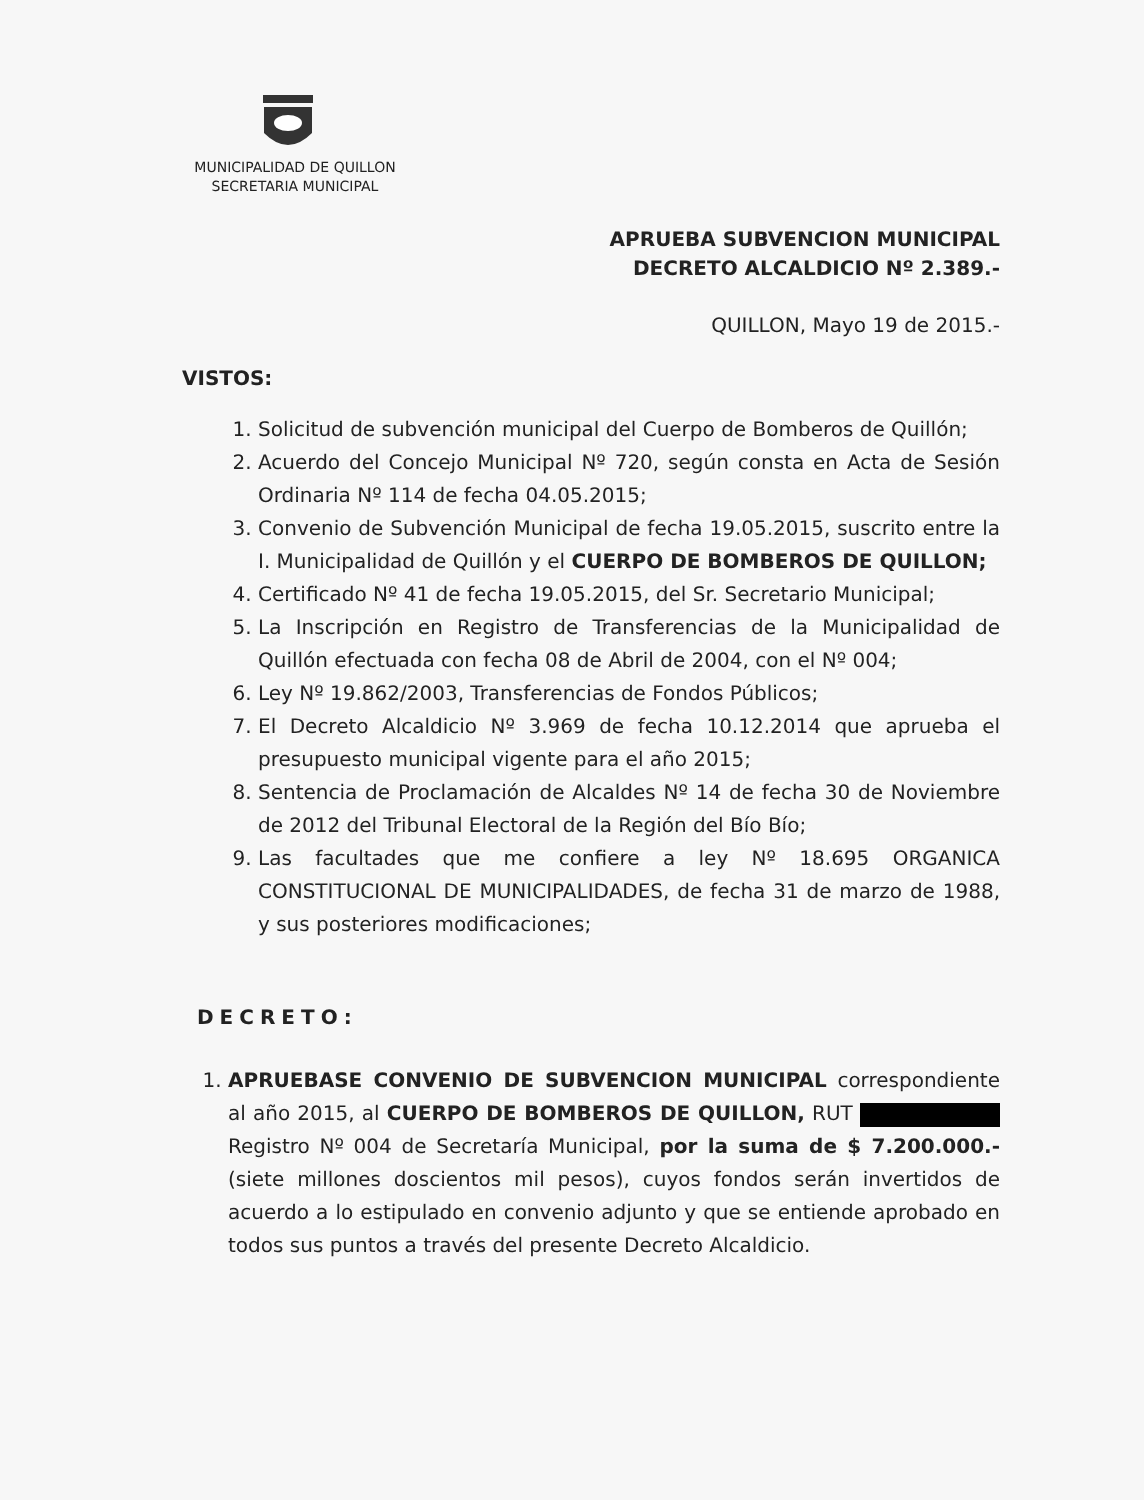MUNICIPALIDAD DE QUILLON
SECRETARIA MUNICIPAL
APRUEBA SUBVENCION MUNICIPAL
DECRETO ALCALDICIO Nº 2.389.-
QUILLON, Mayo 19 de 2015.-
VISTOS:
1. Solicitud de subvención municipal del Cuerpo de Bomberos de Quillón;
2. Acuerdo del Concejo Municipal Nº 720, según consta en Acta de Sesión Ordinaria Nº 114 de fecha 04.05.2015;
3. Convenio de Subvención Municipal de fecha 19.05.2015, suscrito entre la I. Municipalidad de Quillón y el CUERPO DE BOMBEROS DE QUILLON;
4. Certificado Nº 41 de fecha 19.05.2015, del Sr. Secretario Municipal;
5. La Inscripción en Registro de Transferencias de la Municipalidad de Quillón efectuada con fecha 08 de Abril de 2004, con el Nº 004;
6. Ley Nº 19.862/2003, Transferencias de Fondos Públicos;
7. El Decreto Alcaldicio Nº 3.969 de fecha 10.12.2014 que aprueba el presupuesto municipal vigente para el año 2015;
8. Sentencia de Proclamación de Alcaldes Nº 14 de fecha 30 de Noviembre de 2012 del Tribunal Electoral de la Región del Bío Bío;
9. Las facultades que me confiere a ley Nº 18.695 ORGANICA CONSTITUCIONAL DE MUNICIPALIDADES, de fecha 31 de marzo de 1988, y sus posteriores modificaciones;
DECRETO:
1. APRUEBASE CONVENIO DE SUBVENCION MUNICIPAL correspondiente al año 2015, al CUERPO DE BOMBEROS DE QUILLON, RUT Registro Nº 004 de Secretaría Municipal, por la suma de $ 7.200.000.- (siete millones doscientos mil pesos), cuyos fondos serán invertidos de acuerdo a lo estipulado en convenio adjunto y que se entiende aprobado en todos sus puntos a través del presente Decreto Alcaldicio.